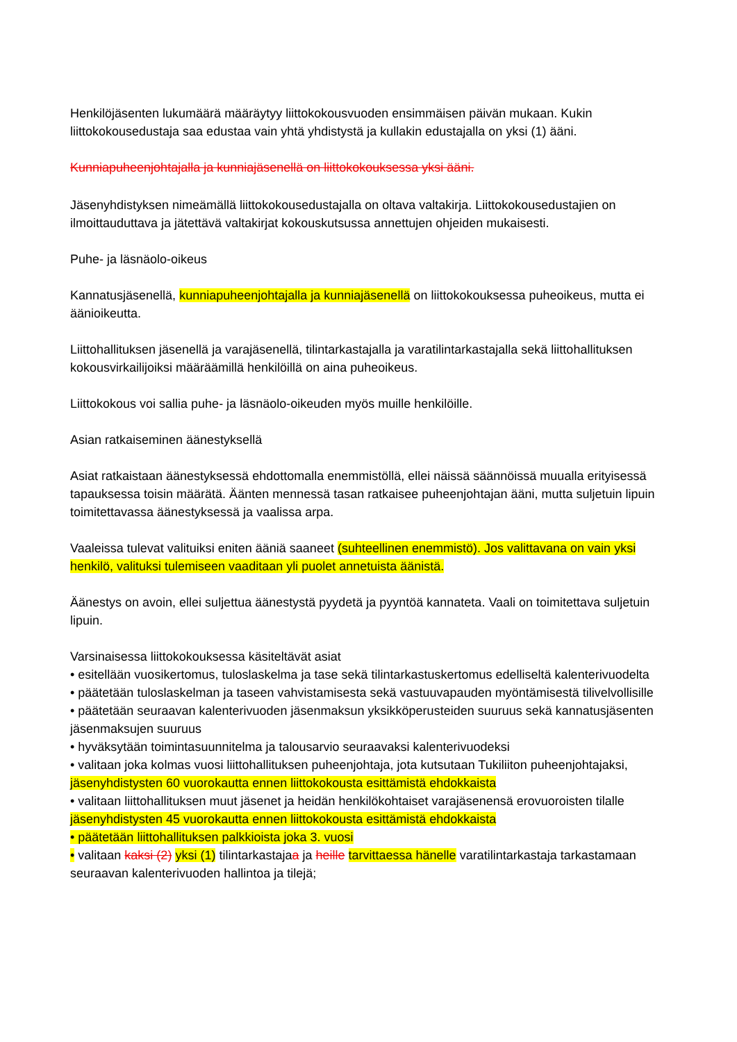Henkilöjäsenten lukumäärä määräytyy liittokokousvuoden ensimmäisen päivän mukaan. Kukin liittokokousedustaja saa edustaa vain yhtä yhdistystä ja kullakin edustajalla on yksi (1) ääni.
Kunniapuheenjohtajalla ja kunniajäsenellä on liittokokouksessa yksi ääni.
Jäsenyhdistyksen nimeämällä liittokokousedustajalla on oltava valtakirja. Liittokokousedustajien on ilmoittauduttava ja jätettävä valtakirjat kokouskutsussa annettujen ohjeiden mukaisesti.
Puhe- ja läsnäolo-oikeus
Kannatusjäsenellä, kunniapuheenjohtajalla ja kunniajäsenellä on liittokokouksessa puheoikeus, mutta ei äänioikeutta.
Liittohallituksen jäsenellä ja varajäsenellä, tilintarkastajalla ja varatilintarkastajalla sekä liittohallituksen kokousvirkailijoiksi määräämillä henkilöillä on aina puheoikeus.
Liittokokous voi sallia puhe- ja läsnäolo-oikeuden myös muille henkilöille.
Asian ratkaiseminen äänestyksellä
Asiat ratkaistaan äänestyksessä ehdottomalla enemmistöllä, ellei näissä säännöissä muualla erityisessä tapauksessa toisin määrätä. Äänten mennessä tasan ratkaisee puheenjohtajan ääni, mutta suljetuin lipuin toimitettavassa äänestyksessä ja vaalissa arpa.
Vaaleissa tulevat valituiksi eniten ääniä saaneet (suhteellinen enemmistö). Jos valittavana on vain yksi henkilö, valituksi tulemiseen vaaditaan yli puolet annetuista äänistä.
Äänestys on avoin, ellei suljettua äänestystä pyydetä ja pyyntöä kannateta. Vaali on toimitettava suljetuin lipuin.
Varsinaisessa liittokokouksessa käsiteltävät asiat
• esitellään vuosikertomus, tuloslaskelma ja tase sekä tilintarkastuskertomus edelliseltä kalenterivuodelta
• päätetään tuloslaskelman ja taseen vahvistamisesta sekä vastuuvapauden myöntämisestä tilivelvollisille
• päätetään seuraavan kalenterivuoden jäsenmaksun yksikköperusteiden suuruus sekä kannatusjäsenten jäsenmaksujen suuruus
• hyväksytään toimintasuunnitelma ja talousarvio seuraavaksi kalenterivuodeksi
• valitaan joka kolmas vuosi liittohallituksen puheenjohtaja, jota kutsutaan Tukiliiton puheenjohtajaksi, jäsenyhdistysten 60 vuorokautta ennen liittokokousta esittämistä ehdokkaista
• valitaan liittohallituksen muut jäsenet ja heidän henkilökohtaiset varajäsenensä erovuoroisten tilalle jäsenyhdistysten 45 vuorokautta ennen liittokokousta esittämistä ehdokkaista
• päätetään liittohallituksen palkkioista joka 3. vuosi
• valitaan kaksi (2) yksi (1) tilintarkastajaa ja heille tarvittaessa hänelle varatilintarkastaja tarkastamaan seuraavan kalenterivuoden hallintoa ja tilejä;